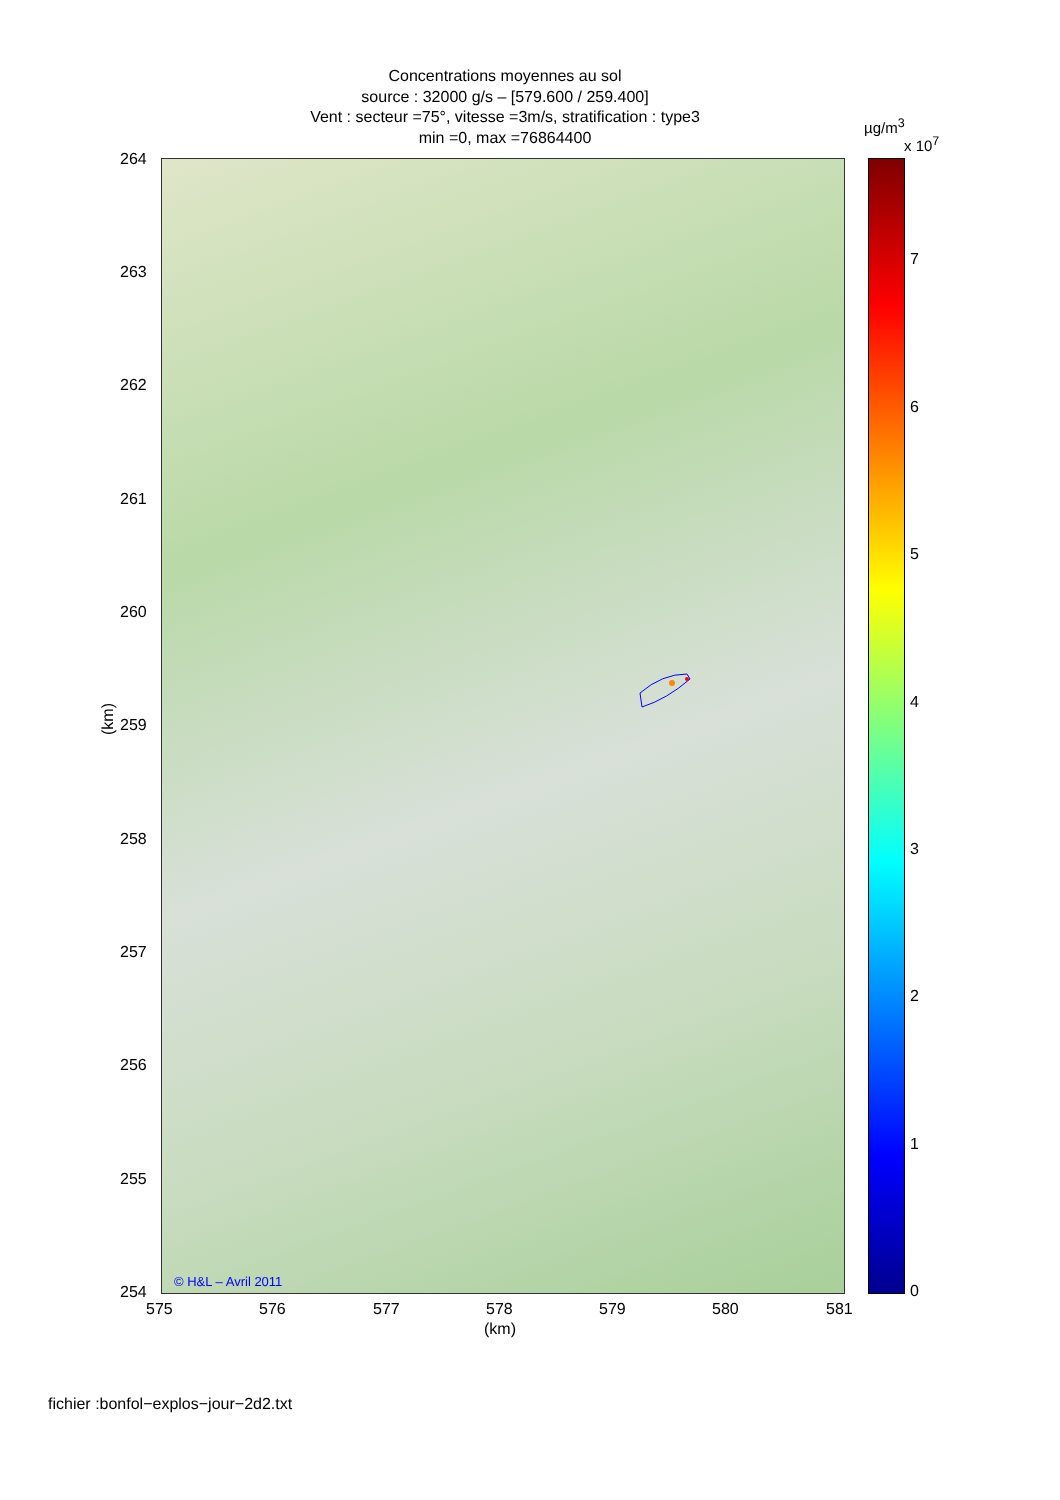Concentrations moyennes au sol
source : 32000 g/s – [579.600 / 259.400]
Vent : secteur =75°, vitesse =3m/s, stratification : type3
min =0, max =76864400
264
263
262
261
260
259
258
257
256
255
254
(km)
© H&L – Avril 2011
575 576 577 578 579 580 581
(km)
µg/m<sup>3</sup>
x 10<sup>7</sup>
7
6
5
4
3
2
1
0
fichier :bonfol−explos−jour−2d2.txt